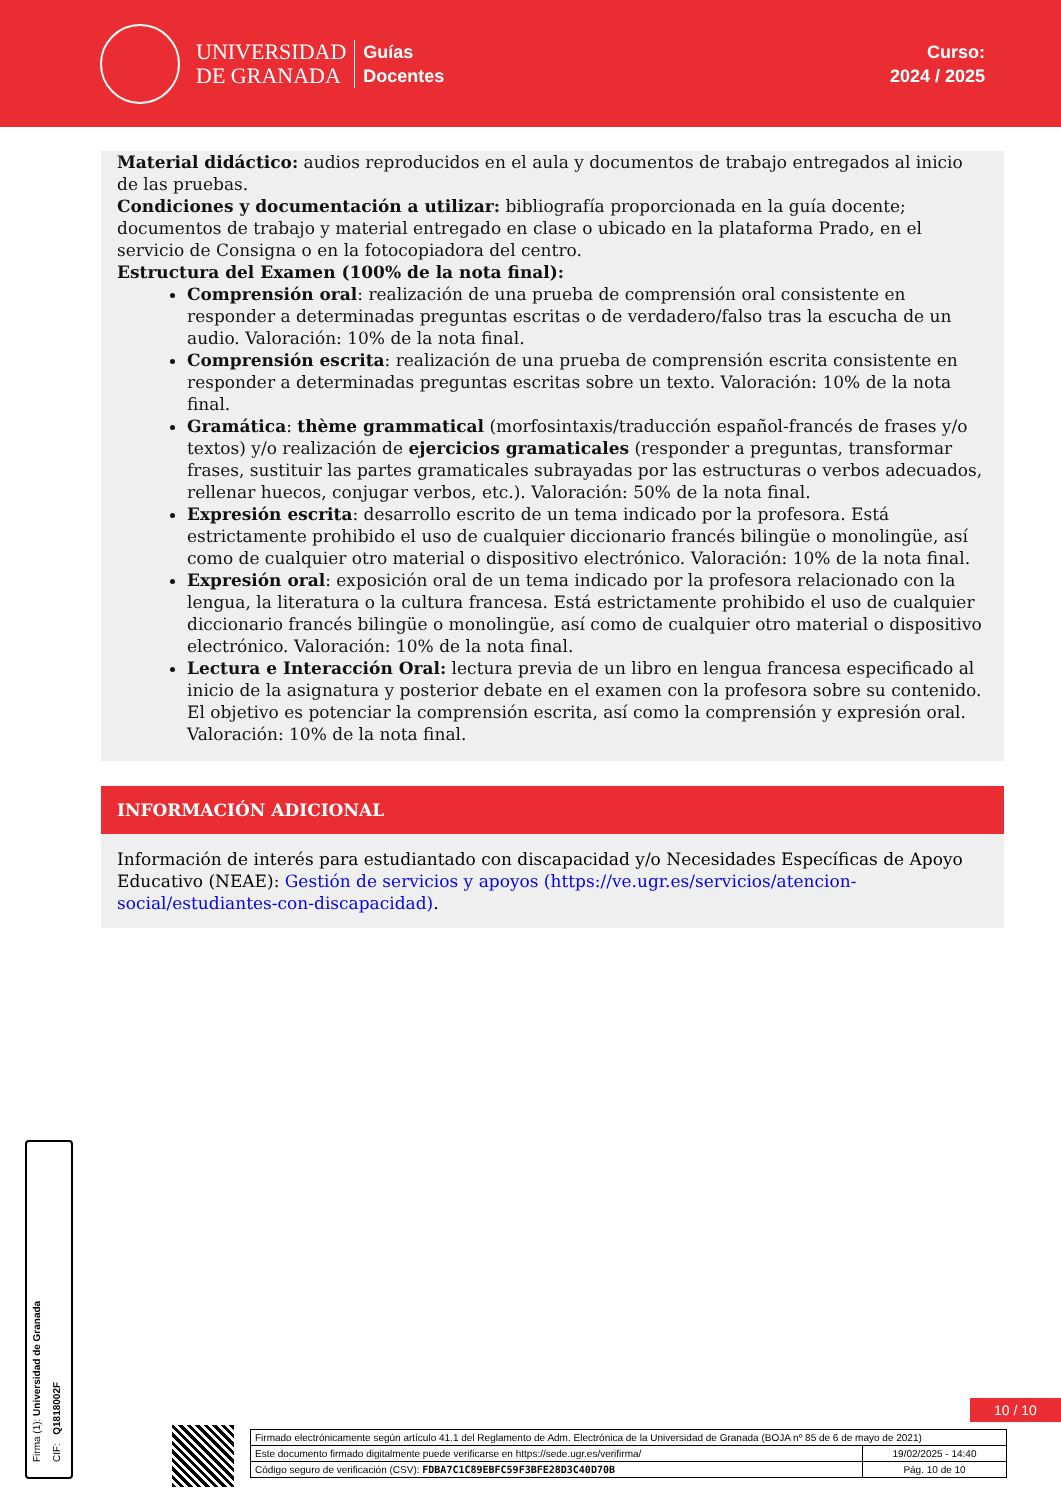UNIVERSIDAD
DE GRANADA
Guías
Docentes
Curso:
2024 / 2025
Material didáctico: audios reproducidos en el aula y documentos de trabajo entregados al inicio de las pruebas.
Condiciones y documentación a utilizar: bibliografía proporcionada en la guía docente; documentos de trabajo y material entregado en clase o ubicado en la plataforma Prado, en el servicio de Consigna o en la fotocopiadora del centro.
Estructura del Examen (100% de la nota final):
Comprensión oral: realización de una prueba de comprensión oral consistente en responder a determinadas preguntas escritas o de verdadero/falso tras la escucha de un audio. Valoración: 10% de la nota final.
Comprensión escrita: realización de una prueba de comprensión escrita consistente en responder a determinadas preguntas escritas sobre un texto. Valoración: 10% de la nota final.
Gramática: thème grammatical (morfosintaxis/traducción español-francés de frases y/o textos) y/o realización de ejercicios gramaticales (responder a preguntas, transformar frases, sustituir las partes gramaticales subrayadas por las estructuras o verbos adecuados, rellenar huecos, conjugar verbos, etc.). Valoración: 50% de la nota final.
Expresión escrita: desarrollo escrito de un tema indicado por la profesora. Está estrictamente prohibido el uso de cualquier diccionario francés bilingüe o monolingüe, así como de cualquier otro material o dispositivo electrónico. Valoración: 10% de la nota final.
Expresión oral: exposición oral de un tema indicado por la profesora relacionado con la lengua, la literatura o la cultura francesa. Está estrictamente prohibido el uso de cualquier diccionario francés bilingüe o monolingüe, así como de cualquier otro material o dispositivo electrónico. Valoración: 10% de la nota final.
Lectura e Interacción Oral: lectura previa de un libro en lengua francesa especificado al inicio de la asignatura y posterior debate en el examen con la profesora sobre su contenido. El objetivo es potenciar la comprensión escrita, así como la comprensión y expresión oral. Valoración: 10% de la nota final.
INFORMACIÓN ADICIONAL
Información de interés para estudiantado con discapacidad y/o Necesidades Específicas de Apoyo Educativo (NEAE): Gestión de servicios y apoyos (https://ve.ugr.es/servicios/atencion-social/estudiantes-con-discapacidad).
Firma (1): Universidad de Granada
CIF: Q1818002F
10 / 10
| Firmado electrónicamente según artículo 41.1 del Reglamento de Adm. Electrónica de la Universidad de Granada (BOJA nº 85 de 6 de mayo de 2021) | |
| Este documento firmado digitalmente puede verificarse en https://sede.ugr.es/verifirma/ | 19/02/2025 - 14:40 |
| Código seguro de verificación (CSV): FDBA7C1C89EBFC59F3BFE28D3C40D70B | Pág. 10 de 10 |